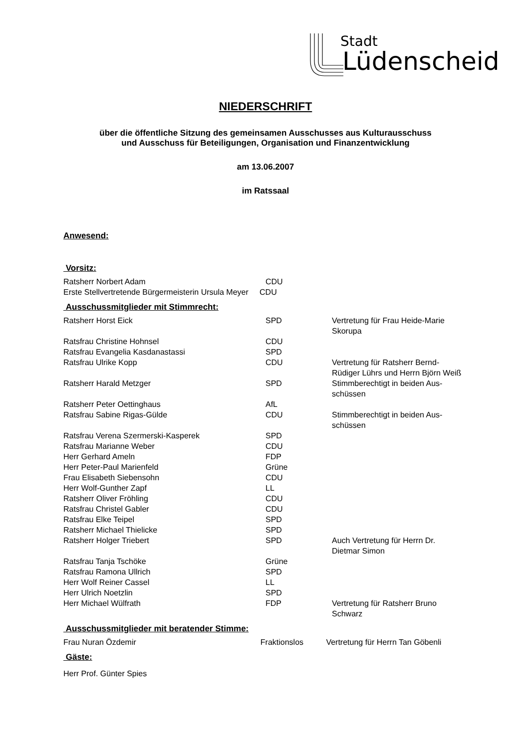Stadt
Lüdenscheid
NIEDERSCHRIFT
über die öffentliche Sitzung des gemeinsamen Ausschusses aus Kulturausschuss
und Ausschuss für Beteiligungen, Organisation und Finanzentwicklung
am 13.06.2007
im Ratssaal
Anwesend:
Vorsitz:
| Ratsherr Norbert Adam | CDU |
| Erste Stellvertretende Bürgermeisterin Ursula Meyer CDU | |
Ausschussmitglieder mit Stimmrecht:
| Ratsherr Horst Eick | SPD | Vertretung für Frau Heide-Marie Skorupa |
| Ratsfrau Christine Hohnsel | CDU | |
| Ratsfrau Evangelia Kasdanastassi | SPD | |
| Ratsfrau Ulrike Kopp | CDU | Vertretung für Ratsherr Bernd-Rüdiger Lührs und Herrn Björn Weiß |
| Ratsherr Harald Metzger | SPD | Stimmberechtigt in beiden Aus-schüssen |
| Ratsherr Peter Oettinghaus | AfL | |
| Ratsfrau Sabine Rigas-Gülde | CDU | Stimmberechtigt in beiden Aus-schüssen |
| Ratsfrau Verena Szermerski-Kasperek | SPD | |
| Ratsfrau Marianne Weber | CDU | |
| Herr Gerhard Ameln | FDP | |
| Herr Peter-Paul Marienfeld | Grüne | |
| Frau Elisabeth Siebensohn | CDU | |
| Herr Wolf-Gunther Zapf | LL | |
| Ratsherr Oliver Fröhling | CDU | |
| Ratsfrau Christel Gabler | CDU | |
| Ratsfrau Elke Teipel | SPD | |
| Ratsherr Michael Thielicke | SPD | |
| Ratsherr Holger Triebert | SPD | Auch Vertretung für Herrn Dr. Dietmar Simon |
| Ratsfrau Tanja Tschöke | Grüne | |
| Ratsfrau Ramona Ullrich | SPD | |
| Herr Wolf Reiner Cassel | LL | |
| Herr Ulrich Noetzlin | SPD | |
| Herr Michael Wülfrath | FDP | Vertretung für Ratsherr Bruno Schwarz |
Ausschussmitglieder mit beratender Stimme:
| Frau Nuran Özdemir | Fraktionslos | Vertretung für Herrn Tan Göbenli |
Gäste:
Herr Prof. Günter Spies